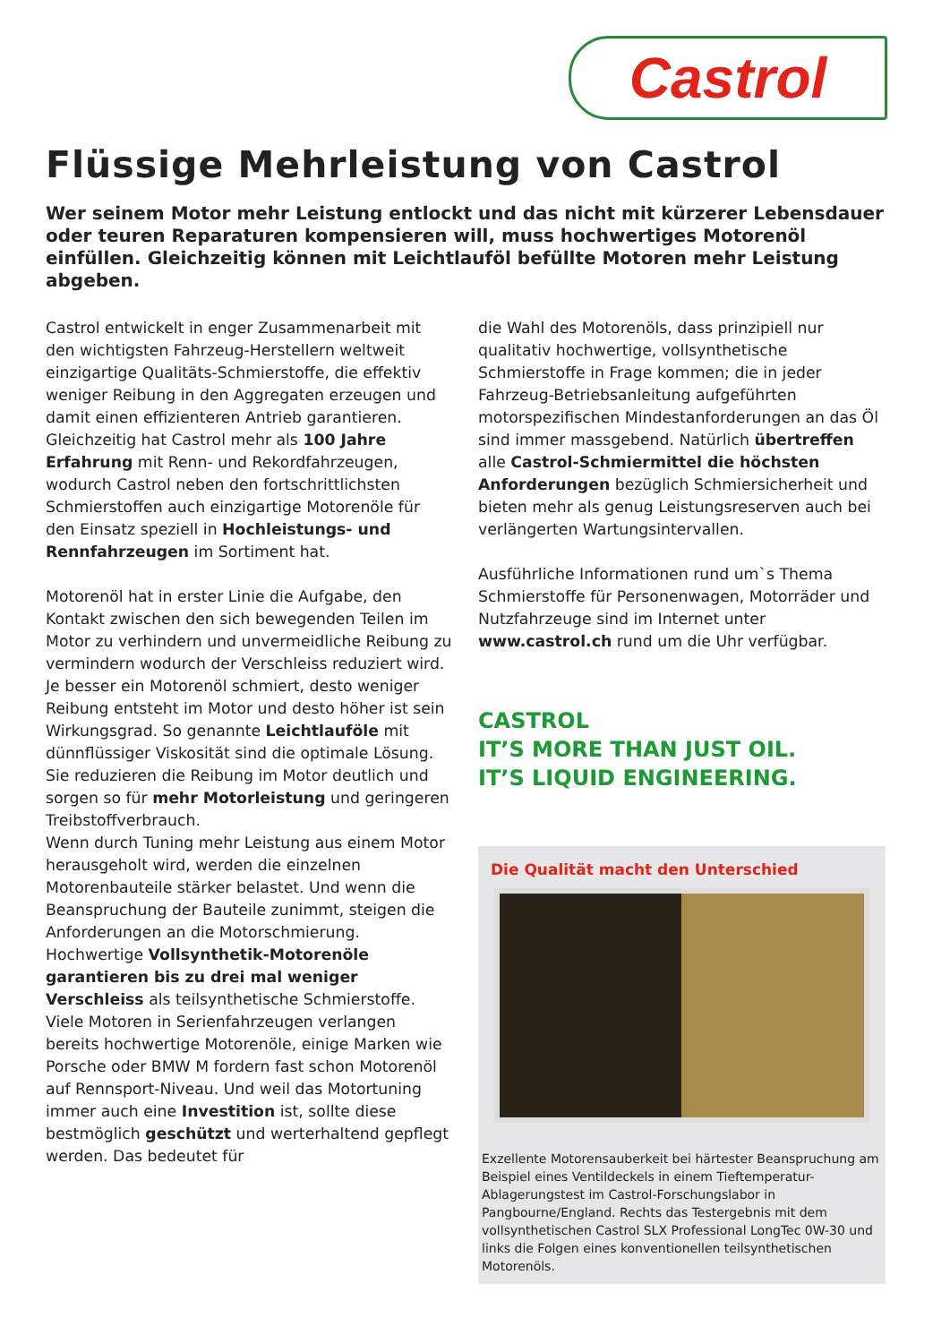Castrol
Flüssige Mehrleistung von Castrol
Wer seinem Motor mehr Leistung entlockt und das nicht mit kürzerer Lebensdauer oder teuren Reparaturen kompensieren will, muss hochwertiges Motorenöl einfüllen. Gleichzeitig können mit Leichtlauföl befüllte Motoren mehr Leistung abgeben.
Castrol entwickelt in enger Zusammenarbeit mit den wichtigsten Fahrzeug-Herstellern weltweit einzigartige Qualitäts-Schmierstoffe, die effektiv weniger Reibung in den Aggregaten erzeugen und damit einen effizienteren Antrieb garantieren. Gleichzeitig hat Castrol mehr als 100 Jahre Erfahrung mit Renn- und Rekordfahrzeugen, wodurch Castrol neben den fortschrittlichsten Schmierstoffen auch einzigartige Motorenöle für den Einsatz speziell in Hochleistungs- und Rennfahrzeugen im Sortiment hat.
Motorenöl hat in erster Linie die Aufgabe, den Kontakt zwischen den sich bewegenden Teilen im Motor zu verhindern und unvermeidliche Reibung zu vermindern wodurch der Verschleiss reduziert wird. Je besser ein Motorenöl schmiert, desto weniger Reibung entsteht im Motor und desto höher ist sein Wirkungsgrad. So genannte Leichtlauföle mit dünnflüssiger Viskosität sind die optimale Lösung. Sie reduzieren die Reibung im Motor deutlich und sorgen so für mehr Motorleistung und geringeren Treibstoffverbrauch.
Wenn durch Tuning mehr Leistung aus einem Motor herausgeholt wird, werden die einzelnen Motorenbauteile stärker belastet. Und wenn die Beanspruchung der Bauteile zunimmt, steigen die Anforderungen an die Motorschmierung. Hochwertige Vollsynthetik-Motorenöle garantieren bis zu drei mal weniger Verschleiss als teilsynthetische Schmierstoffe.
Viele Motoren in Serienfahrzeugen verlangen bereits hochwertige Motorenöle, einige Marken wie Porsche oder BMW M fordern fast schon Motorenöl auf Rennsport-Niveau. Und weil das Motortuning immer auch eine Investition ist, sollte diese bestmöglich geschützt und werterhaltend gepflegt werden. Das bedeutet für
die Wahl des Motorenöls, dass prinzipiell nur qualitativ hochwertige, vollsynthetische Schmierstoffe in Frage kommen; die in jeder Fahrzeug-Betriebsanleitung aufgeführten motorspezifischen Mindestanforderungen an das Öl sind immer massgebend. Natürlich übertreffen alle Castrol-Schmiermittel die höchsten Anforderungen bezüglich Schmiersicherheit und bieten mehr als genug Leistungsreserven auch bei verlängerten Wartungsintervallen.
Ausführliche Informationen rund um`s Thema Schmierstoffe für Personenwagen, Motorräder und Nutzfahrzeuge sind im Internet unter www.castrol.ch rund um die Uhr verfügbar.
CASTROL
IT’S MORE THAN JUST OIL.
IT’S LIQUID ENGINEERING.
Die Qualität macht den Unterschied
Exzellente Motorensauberkeit bei härtester Beanspruchung am Beispiel eines Ventildeckels in einem Tieftemperatur-Ablagerungstest im Castrol-Forschungslabor in Pangbourne/England. Rechts das Testergebnis mit dem vollsynthetischen Castrol SLX Professional LongTec 0W-30 und links die Folgen eines konventionellen teilsynthetischen Motorenöls.